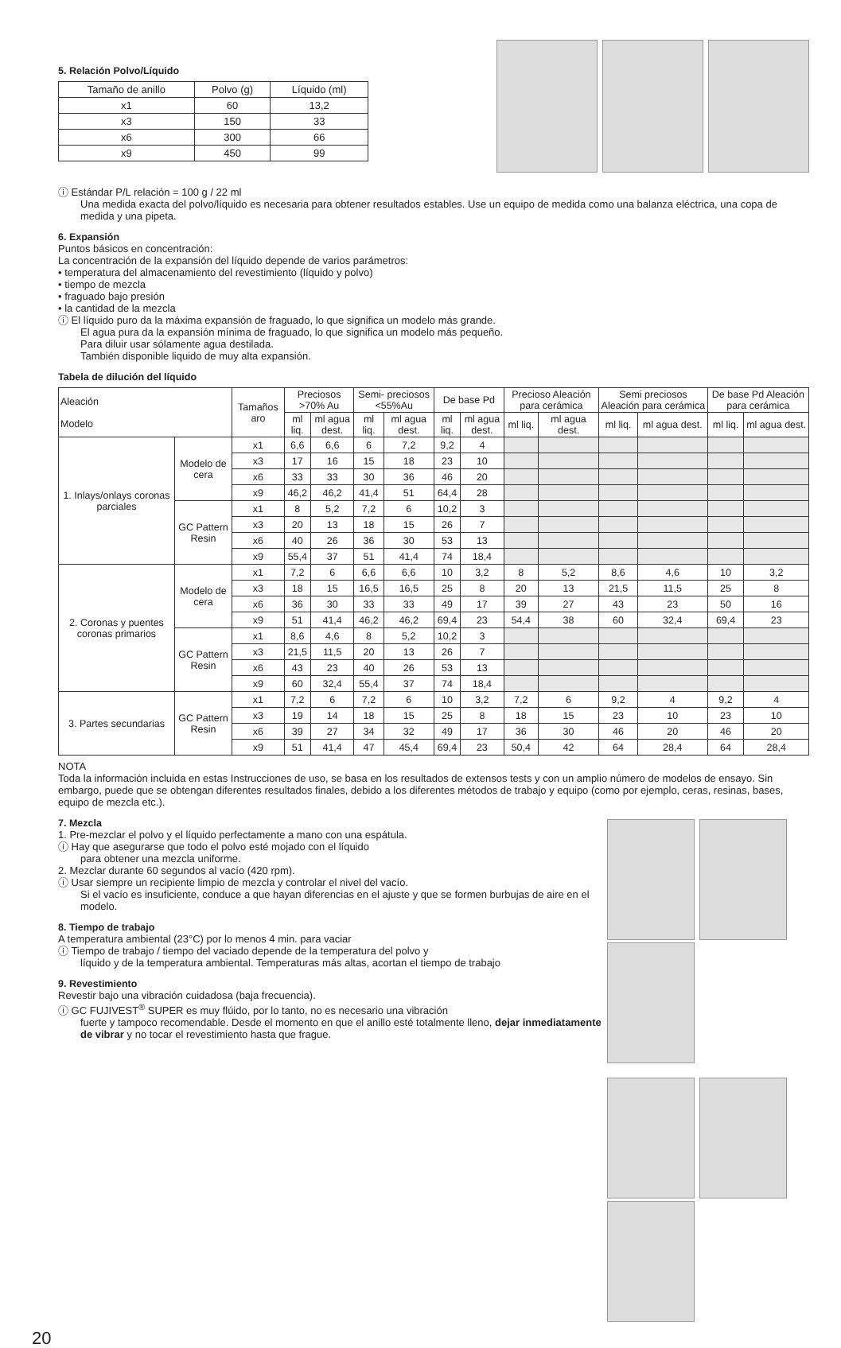5. Relación Polvo/Líquido
| Tamaño de anillo | Polvo (g) | Líquido (ml) |
| x1 | 60 | 13,2 |
| x3 | 150 | 33 |
| x6 | 300 | 66 |
| x9 | 450 | 99 |
ⓘ Estándar P/L relación = 100 g / 22 ml
Una medida exacta del polvo/líquido es necesaria para obtener resultados estables. Use un equipo de medida como una balanza eléctrica, una copa de medida y una pipeta.
6. Expansión
Puntos básicos en concentración:
La concentración de la expansión del líquido depende de varios parámetros:
• temperatura del almacenamiento del revestimiento (líquido y polvo)
• tiempo de mezcla
• fraguado bajo presión
• la cantidad de la mezcla
ⓘ El líquido puro da la máxima expansión de fraguado, lo que significa un modelo más grande.
El agua pura da la expansión mínima de fraguado, lo que significa un modelo más pequeño.
Para diluir usar sólamente agua destilada.
También disponible liquido de muy alta expansión.
Tabela de dilución del líquido
| Aleación Modelo | | Tamaños aro | Preciosos >70% Au | | Semi- preciosos <55%Au | | De base Pd | | Precioso Aleación para cerámica | | Semi preciosos Aleación para cerámica | | De base Pd Aleación para cerámica | |
| | | | ml liq. | ml agua dest. | ml liq. | ml agua dest. | ml liq. | ml agua dest. | ml liq. | ml agua dest. | ml liq. | ml agua dest. | ml liq. | ml agua dest. |
| 1. Inlays/onlays coronas parciales | Modelo de cera | x1 | 6,6 | 6,6 | 6 | 7,2 | 9,2 | 4 | | | | | | |
| | | x3 | 17 | 16 | 15 | 18 | 23 | 10 | | | | | | |
| | | x6 | 33 | 33 | 30 | 36 | 46 | 20 | | | | | | |
| | | x9 | 46,2 | 46,2 | 41,4 | 51 | 64,4 | 28 | | | | | | |
| | GC Pattern Resin | x1 | 8 | 5,2 | 7,2 | 6 | 10,2 | 3 | | | | | | |
| | | x3 | 20 | 13 | 18 | 15 | 26 | 7 | | | | | | |
| | | x6 | 40 | 26 | 36 | 30 | 53 | 13 | | | | | | |
| | | x9 | 55,4 | 37 | 51 | 41,4 | 74 | 18,4 | | | | | | |
| 2. Coronas y puentes coronas primarios | Modelo de cera | x1 | 7,2 | 6 | 6,6 | 6,6 | 10 | 3,2 | 8 | 5,2 | 8,6 | 4,6 | 10 | 3,2 |
| | | x3 | 18 | 15 | 16,5 | 16,5 | 25 | 8 | 20 | 13 | 21,5 | 11,5 | 25 | 8 |
| | | x6 | 36 | 30 | 33 | 33 | 49 | 17 | 39 | 27 | 43 | 23 | 50 | 16 |
| | | x9 | 51 | 41,4 | 46,2 | 46,2 | 69,4 | 23 | 54,4 | 38 | 60 | 32,4 | 69,4 | 23 |
| | GC Pattern Resin | x1 | 8,6 | 4,6 | 8 | 5,2 | 10,2 | 3 | | | | | | |
| | | x3 | 21,5 | 11,5 | 20 | 13 | 26 | 7 | | | | | | |
| | | x6 | 43 | 23 | 40 | 26 | 53 | 13 | | | | | | |
| | | x9 | 60 | 32,4 | 55,4 | 37 | 74 | 18,4 | | | | | | |
| 3. Partes secundarias | GC Pattern Resin | x1 | 7,2 | 6 | 7,2 | 6 | 10 | 3,2 | 7,2 | 6 | 9,2 | 4 | 9,2 | 4 |
| | | x3 | 19 | 14 | 18 | 15 | 25 | 8 | 18 | 15 | 23 | 10 | 23 | 10 |
| | | x6 | 39 | 27 | 34 | 32 | 49 | 17 | 36 | 30 | 46 | 20 | 46 | 20 |
| | | x9 | 51 | 41,4 | 47 | 45,4 | 69,4 | 23 | 50,4 | 42 | 64 | 28,4 | 64 | 28,4 |
NOTA
Toda la información incluida en estas Instrucciones de uso, se basa en los resultados de extensos tests y con un amplio número de modelos de ensayo. Sin embargo, puede que se obtengan diferentes resultados finales, debido a los diferentes métodos de trabajo y equipo (como por ejemplo, ceras, resinas, bases, equipo de mezcla etc.).
7. Mezcla
1. Pre-mezclar el polvo y el líquido perfectamente a mano con una espátula.
ⓘ Hay que asegurarse que todo el polvo esté mojado con el líquido
para obtener una mezcla uniforme.
2. Mezclar durante 60 segundos al vacío (420 rpm).
ⓘ Usar siempre un recipiente limpio de mezcla y controlar el nivel del vacío.
Si el vacío es insuficiente, conduce a que hayan diferencias en el ajuste y que se formen burbujas de aire en el modelo.
8. Tiempo de trabajo
A temperatura ambiental (23°C) por lo menos 4 min. para vaciar
ⓘ Tiempo de trabajo / tiempo del vaciado depende de la temperatura del polvo y
líquido y de la temperatura ambiental. Temperaturas más altas, acortan el tiempo de trabajo
9. Revestimiento
Revestir bajo una vibración cuidadosa (baja frecuencia).
ⓘ GC FUJIVEST<sup>®</sup> SUPER es muy flúido, por lo tanto, no es necesario una vibración
fuerte y tampoco recomendable. Desde el momento en que el anillo esté totalmente lleno, dejar inmediatamente de vibrar y no tocar el revestimiento hasta que frague.
20